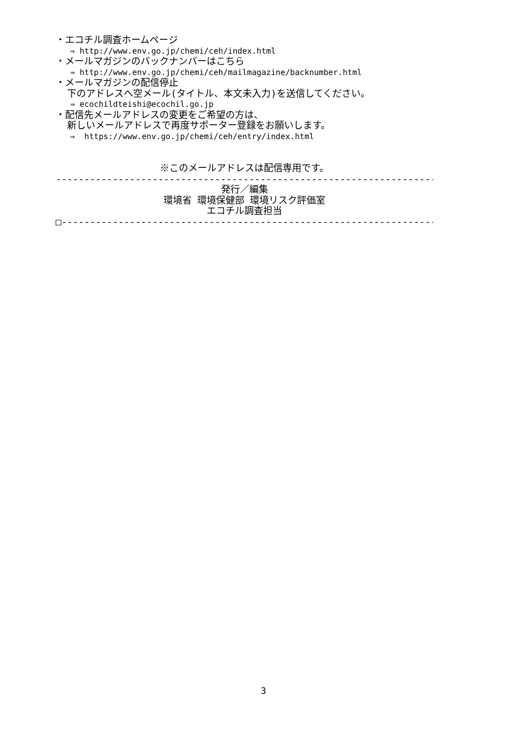・エコチル調査ホームページ
⇒ http://www.env.go.jp/chemi/ceh/index.html
・メールマガジンのバックナンバーはこちら
⇒ http://www.env.go.jp/chemi/ceh/mailmagazine/backnumber.html
・メールマガジンの配信停止
下のアドレスへ空メール(タイトル、本文未入力)を送信してください。
⇒ ecochildteishi@ecochil.go.jp
・配信先メールアドレスの変更をご希望の方は、
新しいメールアドレスで再度サポーター登録をお願いします。
⇒ https://www.env.go.jp/chemi/ceh/entry/index.html
※このメールアドレスは配信専用です。
--------------------------------------------------------------------------
発行／編集
環境省 環境保健部 環境リスク評価室
エコチル調査担当
□-------------------------------------------------------------------------□
3